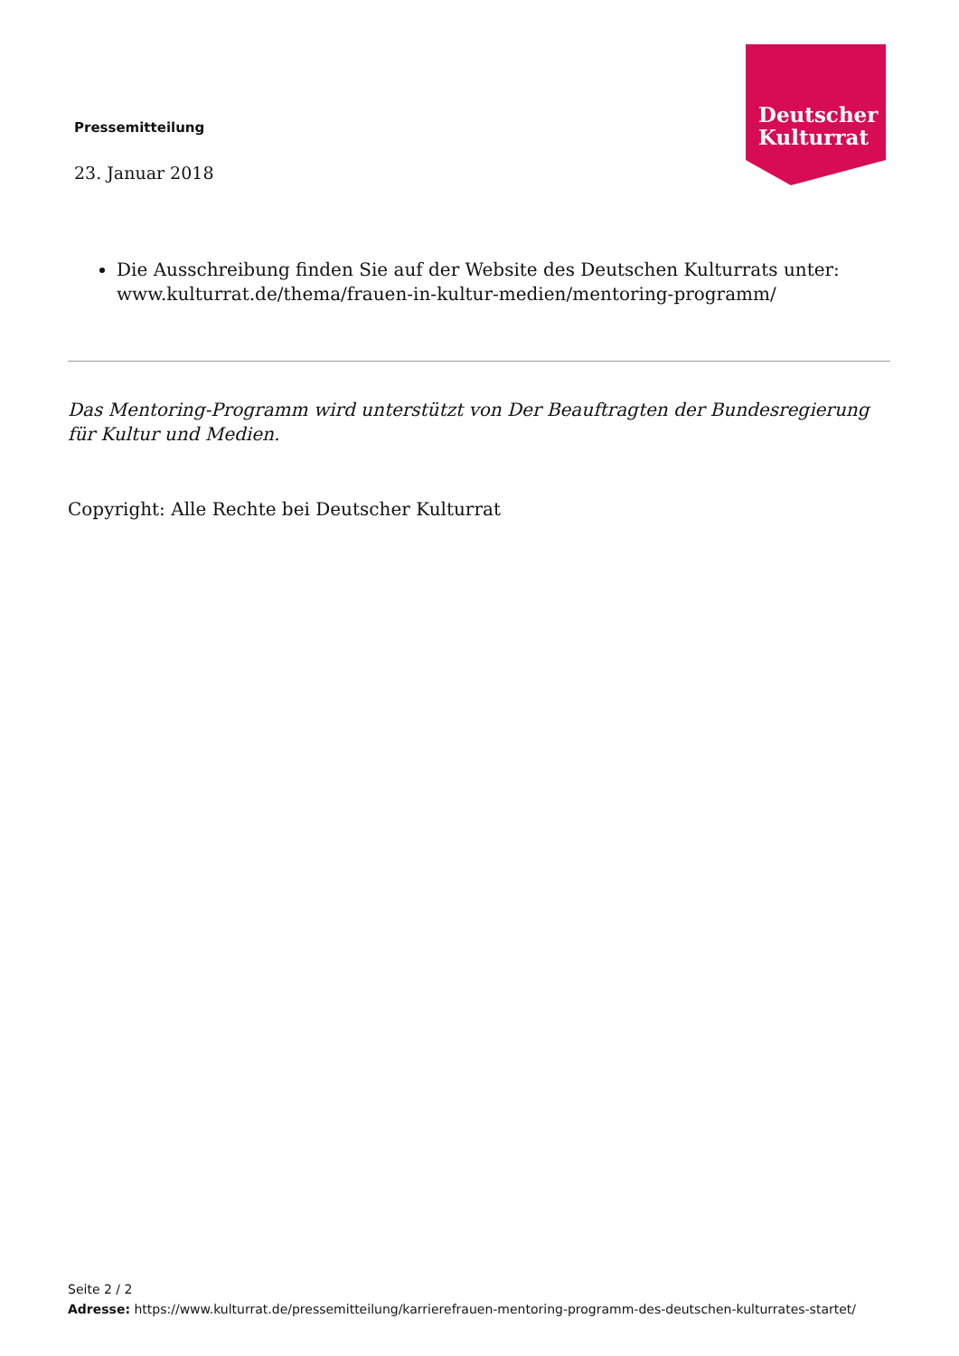Pressemitteilung
23. Januar 2018
Deutscher
Kulturrat
Die Ausschreibung finden Sie auf der Website des Deutschen Kulturrats unter: www.kulturrat.de/thema/frauen-in-kultur-medien/mentoring-programm/
Das Mentoring-Programm wird unterstützt von Der Beauftragten der Bundesregierung für Kultur und Medien.
Copyright: Alle Rechte bei Deutscher Kulturrat
Seite 2 / 2
Adresse: https://www.kulturrat.de/pressemitteilung/karrierefrauen-mentoring-programm-des-deutschen-kulturrates-startet/